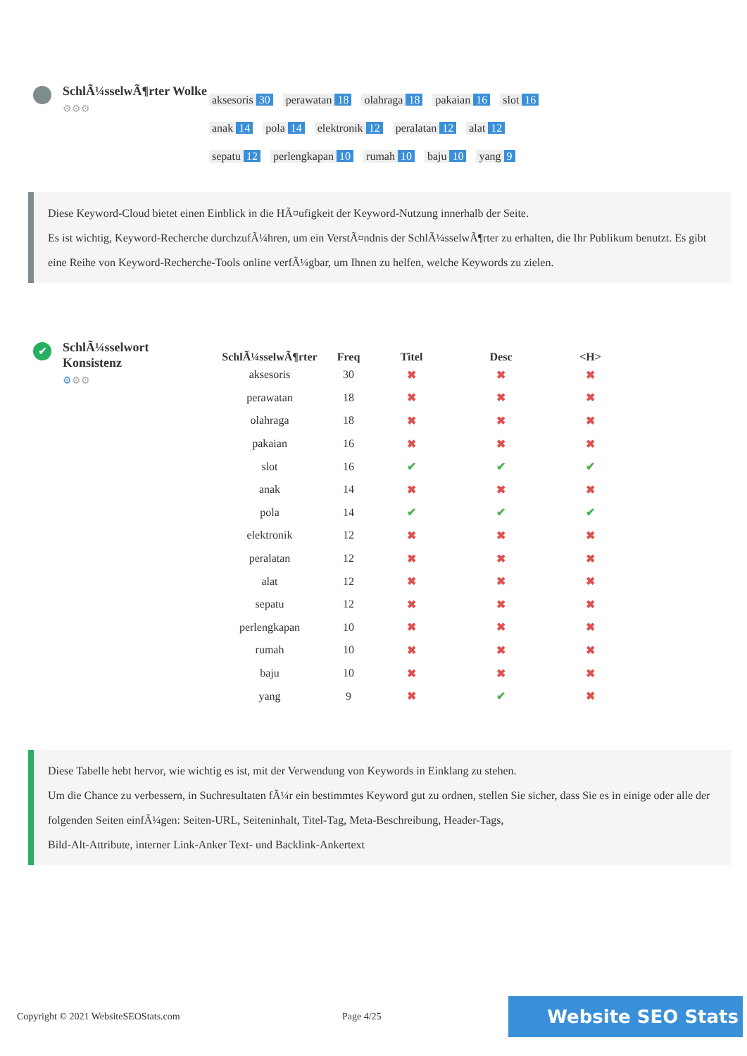SchlÃ¼sselwÃ¶rter Wolke
⚙⚙⚙
aksesoris 30 perawatan 18 olahraga 18 pakaian 16 slot 16
anak 14 pola 14 elektronik 12 peralatan 12 alat 12
sepatu 12 perlengkapan 10 rumah 10 baju 10 yang 9
Diese Keyword-Cloud bietet einen Einblick in die HÃ¤ufigkeit der Keyword-Nutzung innerhalb der Seite.
Es ist wichtig, Keyword-Recherche durchzufÃ¼hren, um ein VerstÃ¤ndnis der SchlÃ¼sselwÃ¶rter zu erhalten, die Ihr Publikum benutzt. Es gibt eine Reihe von Keyword-Recherche-Tools online verfÃ¼gbar, um Ihnen zu helfen, welche Keywords zu zielen.
✔
SchlÃ¼sselwort Konsistenz
⚙⚙⚙
| SchlÃ¼sselwÃ¶rter | Freq | Titel | Desc | <H> |
| --- | --- | --- | --- | --- |
| aksesoris | 30 | ✖ | ✖ | ✖ |
| perawatan | 18 | ✖ | ✖ | ✖ |
| olahraga | 18 | ✖ | ✖ | ✖ |
| pakaian | 16 | ✖ | ✖ | ✖ |
| slot | 16 | ✔ | ✔ | ✔ |
| anak | 14 | ✖ | ✖ | ✖ |
| pola | 14 | ✔ | ✔ | ✔ |
| elektronik | 12 | ✖ | ✖ | ✖ |
| peralatan | 12 | ✖ | ✖ | ✖ |
| alat | 12 | ✖ | ✖ | ✖ |
| sepatu | 12 | ✖ | ✖ | ✖ |
| perlengkapan | 10 | ✖ | ✖ | ✖ |
| rumah | 10 | ✖ | ✖ | ✖ |
| baju | 10 | ✖ | ✖ | ✖ |
| yang | 9 | ✖ | ✔ | ✖ |
Diese Tabelle hebt hervor, wie wichtig es ist, mit der Verwendung von Keywords in Einklang zu stehen.
Um die Chance zu verbessern, in Suchresultaten fÃ¼r ein bestimmtes Keyword gut zu ordnen, stellen Sie sicher, dass Sie es in einige oder alle der folgenden Seiten einfÃ¼gen: Seiten-URL, Seiteninhalt, Titel-Tag, Meta-Beschreibung, Header-Tags,
Bild-Alt-Attribute, interner Link-Anker Text- und Backlink-Ankertext
Copyright © 2021 WebsiteSEOStats.com Page 4/25
Website SEO Stats